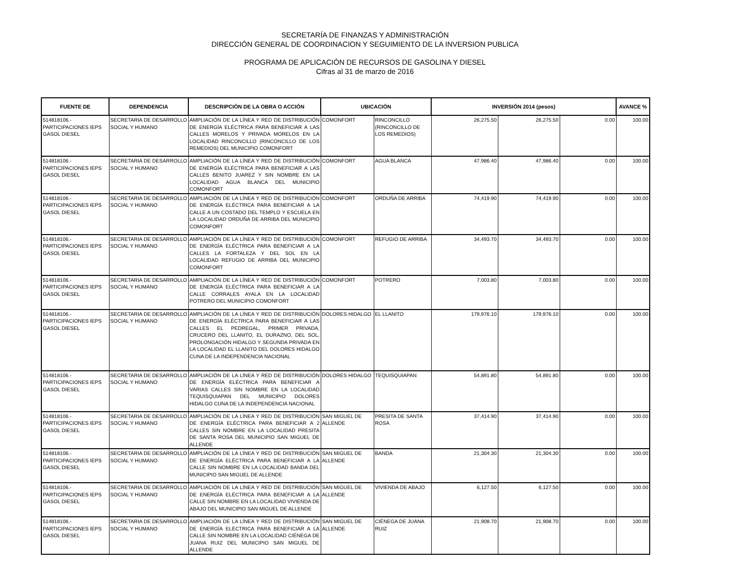SECRETARÍA DE FINANZAS Y ADMINISTRACIÓN
DIRECCIÓN GENERAL DE COORDINACION Y SEGUIMIENTO DE LA INVERSION PUBLICA
PROGRAMA DE APLICACIÓN DE RECURSOS DE GASOLINA Y DIESEL
Cifras al 31 de marzo de 2016
| FUENTE DE | DEPENDENCIA | DESCRIPCIÓN DE LA OBRA O ACCIÓN | UBICACIÓN | | INVERSIÓN 2014 (pesos) | | | AVANCE % |
| --- | --- | --- | --- | --- | --- | --- | --- | --- |
| 514818106.- PARTICIPACIONES IEPS GASOL DIESEL | SECRETARIA DE DESARROLLO SOCIAL Y HUMANO | AMPLIACIÓN DE LA LÍNEA Y RED DE DISTRIBUCIÓN DE ENERGÍA ELÉCTRICA PARA BENEFICIAR A LAS CALLES MORELOS Y PRIVADA MORELOS EN LA LOCALIDAD RINCONCILLO (RINCONCILLO DE LOS REMEDIOS) DEL MUNICIPIO COMONFORT | COMONFORT | RINCONCILLO (RINCONCILLO DE LOS REMEDIOS) | 26,275.50 | 26,275.50 | 0.00 | 100.00 |
| 514818106.- PARTICIPACIONES IEPS GASOL DIESEL | SECRETARIA DE DESARROLLO SOCIAL Y HUMANO | AMPLIACIÓN DE LA LÍNEA Y RED DE DISTRIBUCIÓN DE ENERGÍA ELÉCTRICA PARA BENEFICIAR A LAS CALLES BENITO JUAREZ Y SIN NOMBRE EN LA LOCALIDAD AGUA BLANCA DEL MUNICIPIO COMONFORT | COMONFORT | AGUA BLANCA | 47,986.40 | 47,986.40 | 0.00 | 100.00 |
| 514818106.- PARTICIPACIONES IEPS GASOL DIESEL | SECRETARIA DE DESARROLLO SOCIAL Y HUMANO | AMPLIACIÓN DE LA LÍNEA Y RED DE DISTRIBUCIÓN DE ENERGÍA ELÉCTRICA PARA BENEFICIAR A LA CALLE A UN COSTADO DEL TEMPLO Y ESCUELA EN LA LOCALIDAD ORDUÑA DE ARRIBA DEL MUNICIPIO COMONFORT | COMONFORT | ORDUÑA DE ARRIBA | 74,419.90 | 74,419.90 | 0.00 | 100.00 |
| 514818106.- PARTICIPACIONES IEPS GASOL DIESEL | SECRETARIA DE DESARROLLO SOCIAL Y HUMANO | AMPLIACIÓN DE LA LÍNEA Y RED DE DISTRIBUCIÓN DE ENERGÍA ELÉCTRICA PARA BENEFICIAR A LA CALLES LA FORTALEZA Y DEL SOL EN LA LOCALIDAD REFUGIO DE ARRIBA DEL MUNICIPIO COMONFORT | COMONFORT | REFUGIO DE ARRIBA | 34,493.70 | 34,493.70 | 0.00 | 100.00 |
| 514818106.- PARTICIPACIONES IEPS GASOL DIESEL | SECRETARIA DE DESARROLLO SOCIAL Y HUMANO | AMPLIACIÓN DE LA LÍNEA Y RED DE DISTRIBUCIÓN DE ENERGÍA ELÉCTRICA PARA BENEFICIAR A LA CALLE CORRALES AYALA EN LA LOCALIDAD POTRERO DEL MUNICIPIO COMONFORT | COMONFORT | POTRERO | 7,003.80 | 7,003.80 | 0.00 | 100.00 |
| 514818106.- PARTICIPACIONES IEPS GASOL DIESEL | SECRETARIA DE DESARROLLO SOCIAL Y HUMANO | AMPLIACIÓN DE LA LÍNEA Y RED DE DISTRIBUCIÓN DE ENERGÍA ELÉCTRICA PARA BENEFICIAR A LAS CALLES EL PEDREGAL, PRIMER PRIVADA, CRUCERO DEL LLANITO, EL DURAZNO, DEL SOL, PROLONGACIÓN HIDALGO Y SEGUNDA PRIVADA EN LA LOCALIDAD EL LLANITO DEL DOLORES HIDALGO CUNA DE LA INDEPENDENCIA NACIONAL | DOLORES HIDALGO | EL LLANITO | 179,976.10 | 179,976.10 | 0.00 | 100.00 |
| 514818106.- PARTICIPACIONES IEPS GASOL DIESEL | SECRETARIA DE DESARROLLO SOCIAL Y HUMANO | AMPLIACIÓN DE LA LÍNEA Y RED DE DISTRIBUCIÓN DE ENERGÍA ELÉCTRICA PARA BENEFICIAR A VARIAS CALLES SIN NOMBRE EN LA LOCALIDAD TEQUISQUIAPAN DEL MUNICIPIO DOLORES HIDALGO CUNA DE LA INDEPENDENCIA NACIONAL | DOLORES HIDALGO | TEQUISQUIAPAN | 54,891.80 | 54,891.80 | 0.00 | 100.00 |
| 514818106.- PARTICIPACIONES IEPS GASOL DIESEL | SECRETARIA DE DESARROLLO SOCIAL Y HUMANO | AMPLIACIÓN DE LA LÍNEA Y RED DE DISTRIBUCIÓN DE ENERGÍA ELÉCTRICA PARA BENEFICIAR A 2 CALLES SIN NOMBRE EN LA LOCALIDAD PRESITA DE SANTA ROSA DEL MUNICIPIO SAN MIGUEL DE ALLENDE | SAN MIGUEL DE ALLENDE | PRESITA DE SANTA ROSA | 37,414.90 | 37,414.90 | 0.00 | 100.00 |
| 514818106.- PARTICIPACIONES IEPS GASOL DIESEL | SECRETARIA DE DESARROLLO SOCIAL Y HUMANO | AMPLIACIÓN DE LA LÍNEA Y RED DE DISTRIBUCIÓN DE ENERGÍA ELÉCTRICA PARA BENEFICIAR A LA CALLE SIN NOMBRE EN LA LOCALIDAD BANDA DEL MUNICIPIO SAN MIGUEL DE ALLENDE | SAN MIGUEL DE ALLENDE | BANDA | 21,304.30 | 21,304.30 | 0.00 | 100.00 |
| 514818106.- PARTICIPACIONES IEPS GASOL DIESEL | SECRETARIA DE DESARROLLO SOCIAL Y HUMANO | AMPLIACIÓN DE LA LÍNEA Y RED DE DISTRIBUCIÓN DE ENERGÍA ELÉCTRICA PARA BENEFICIAR A LA CALLE SIN NOMBRE EN LA LOCALIDAD VIVIENDA DE ABAJO DEL MUNICIPIO SAN MIGUEL DE ALLENDE | SAN MIGUEL DE ALLENDE | VIVIENDA DE ABAJO | 6,127.50 | 6,127.50 | 0.00 | 100.00 |
| 514818106.- PARTICIPACIONES IEPS GASOL DIESEL | SECRETARIA DE DESARROLLO SOCIAL Y HUMANO | AMPLIACIÓN DE LA LÍNEA Y RED DE DISTRIBUCIÓN DE ENERGÍA ELÉCTRICA PARA BENEFICIAR A LA CALLE SIN NOMBRE EN LA LOCALIDAD CIÉNEGA DE JUANA RUIZ DEL MUNICIPIO SAN MIGUEL DE ALLENDE | SAN MIGUEL DE ALLENDE | CIÉNEGA DE JUANA RUIZ | 21,908.70 | 21,908.70 | 0.00 | 100.00 |